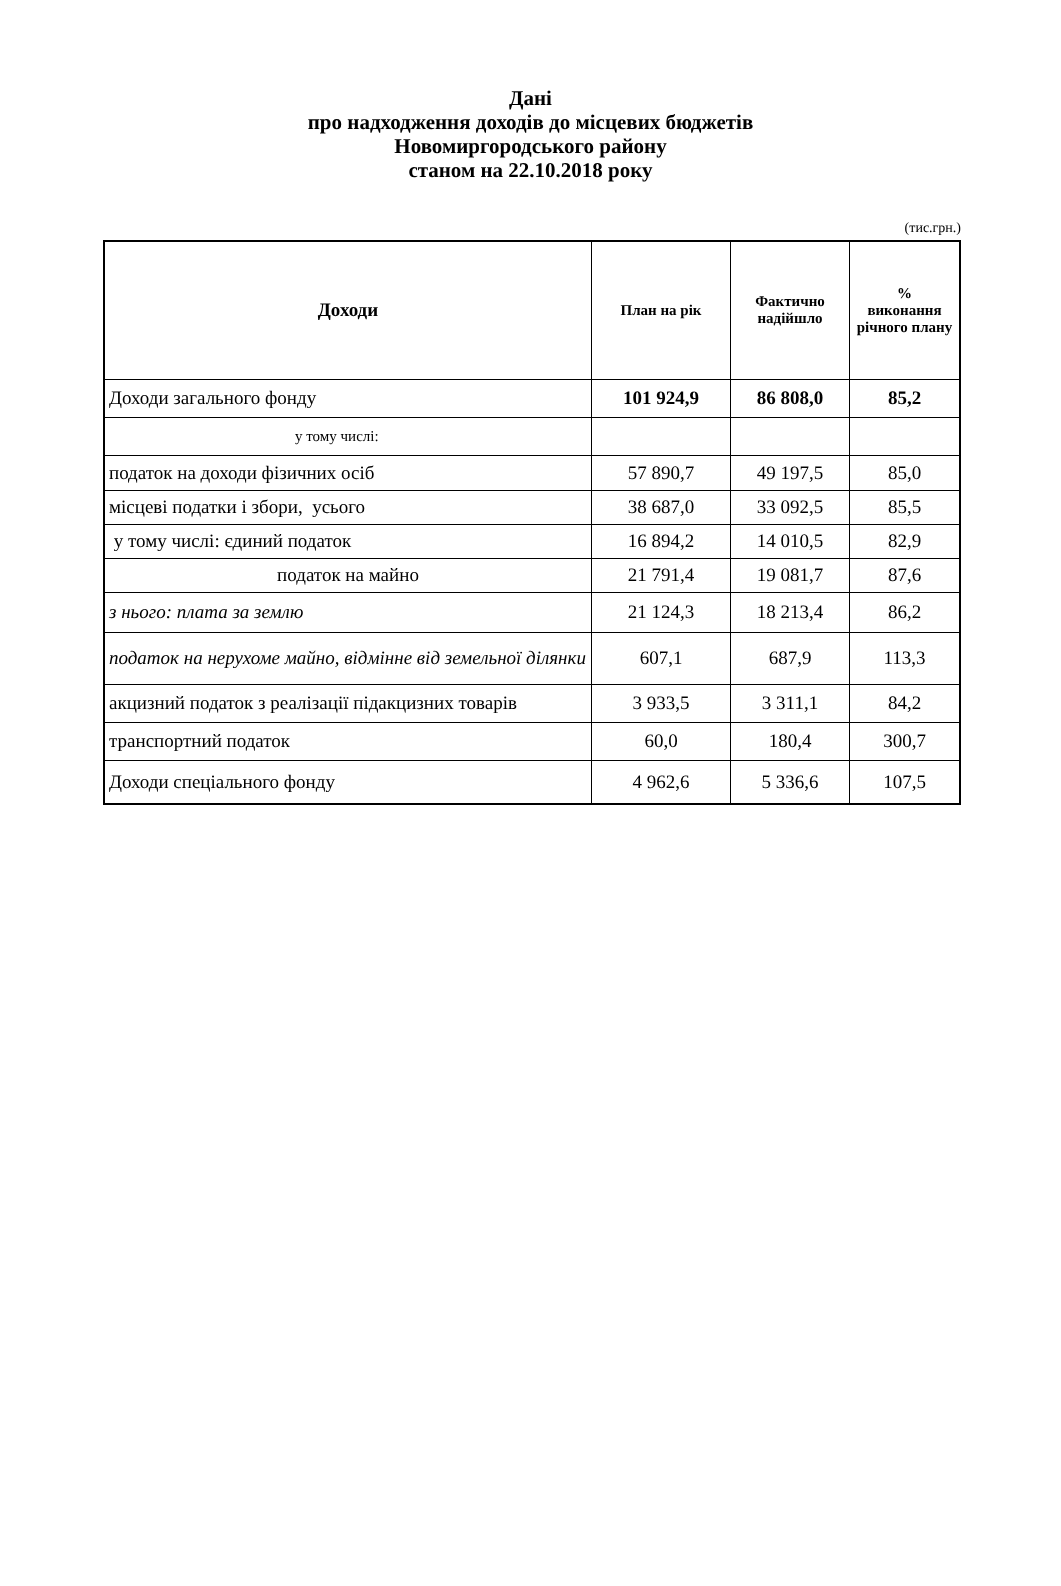Дані
про надходження доходів до місцевих бюджетів
Новомиргородського району
станом на 22.10.2018 року
(тис.грн.)
| Доходи | План на рік | Фактично надійшло | % виконання річного плану |
| --- | --- | --- | --- |
| Доходи загального фонду | 101 924,9 | 86 808,0 | 85,2 |
| у тому числі: | | | |
| податок на доходи фізичних осіб | 57 890,7 | 49 197,5 | 85,0 |
| місцеві податки і збори, усього | 38 687,0 | 33 092,5 | 85,5 |
| у тому числі: єдиний податок | 16 894,2 | 14 010,5 | 82,9 |
| податок на майно | 21 791,4 | 19 081,7 | 87,6 |
| з нього: плата за землю | 21 124,3 | 18 213,4 | 86,2 |
| податок на нерухоме майно, відмінне від земельної ділянки | 607,1 | 687,9 | 113,3 |
| акцизний податок з реалізації підакцизних товарів | 3 933,5 | 3 311,1 | 84,2 |
| транспортний податок | 60,0 | 180,4 | 300,7 |
| Доходи спеціального фонду | 4 962,6 | 5 336,6 | 107,5 |